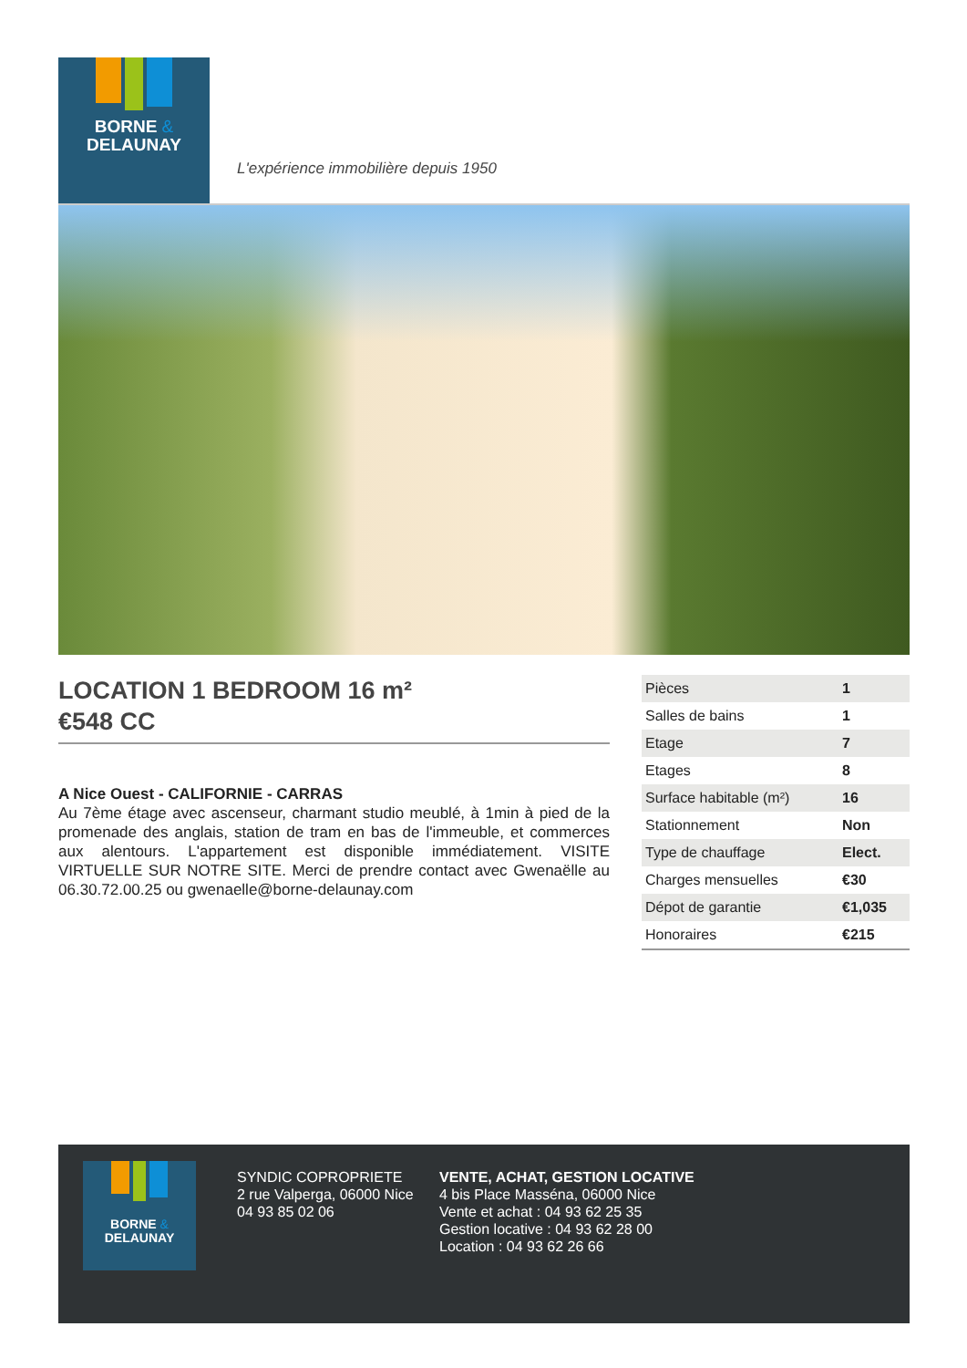BORNE &
DELAUNAY
L'expérience immobilière depuis 1950
LOCATION 1 BEDROOM 16 m²
€548 CC
A Nice Ouest - CALIFORNIE - CARRAS
Au 7ème étage avec ascenseur, charmant studio meublé, à 1min à pied de la promenade des anglais, station de tram en bas de l'immeuble, et commerces aux alentours. L'appartement est disponible immédiatement. VISITE VIRTUELLE SUR NOTRE SITE. Merci de prendre contact avec Gwenaëlle au 06.30.72.00.25 ou gwenaelle@borne-delaunay.com
| Pièces | 1 |
| Salles de bains | 1 |
| Etage | 7 |
| Etages | 8 |
| Surface habitable (m²) | 16 |
| Stationnement | Non |
| Type de chauffage | Elect. |
| Charges mensuelles | €30 |
| Dépot de garantie | €1,035 |
| Honoraires | €215 |
BORNE &
DELAUNAY
SYNDIC COPROPRIETE
2 rue Valperga, 06000 Nice
04 93 85 02 06
VENTE, ACHAT, GESTION LOCATIVE
4 bis Place Masséna, 06000 Nice
Vente et achat : 04 93 62 25 35
Gestion locative : 04 93 62 28 00
Location : 04 93 62 26 66